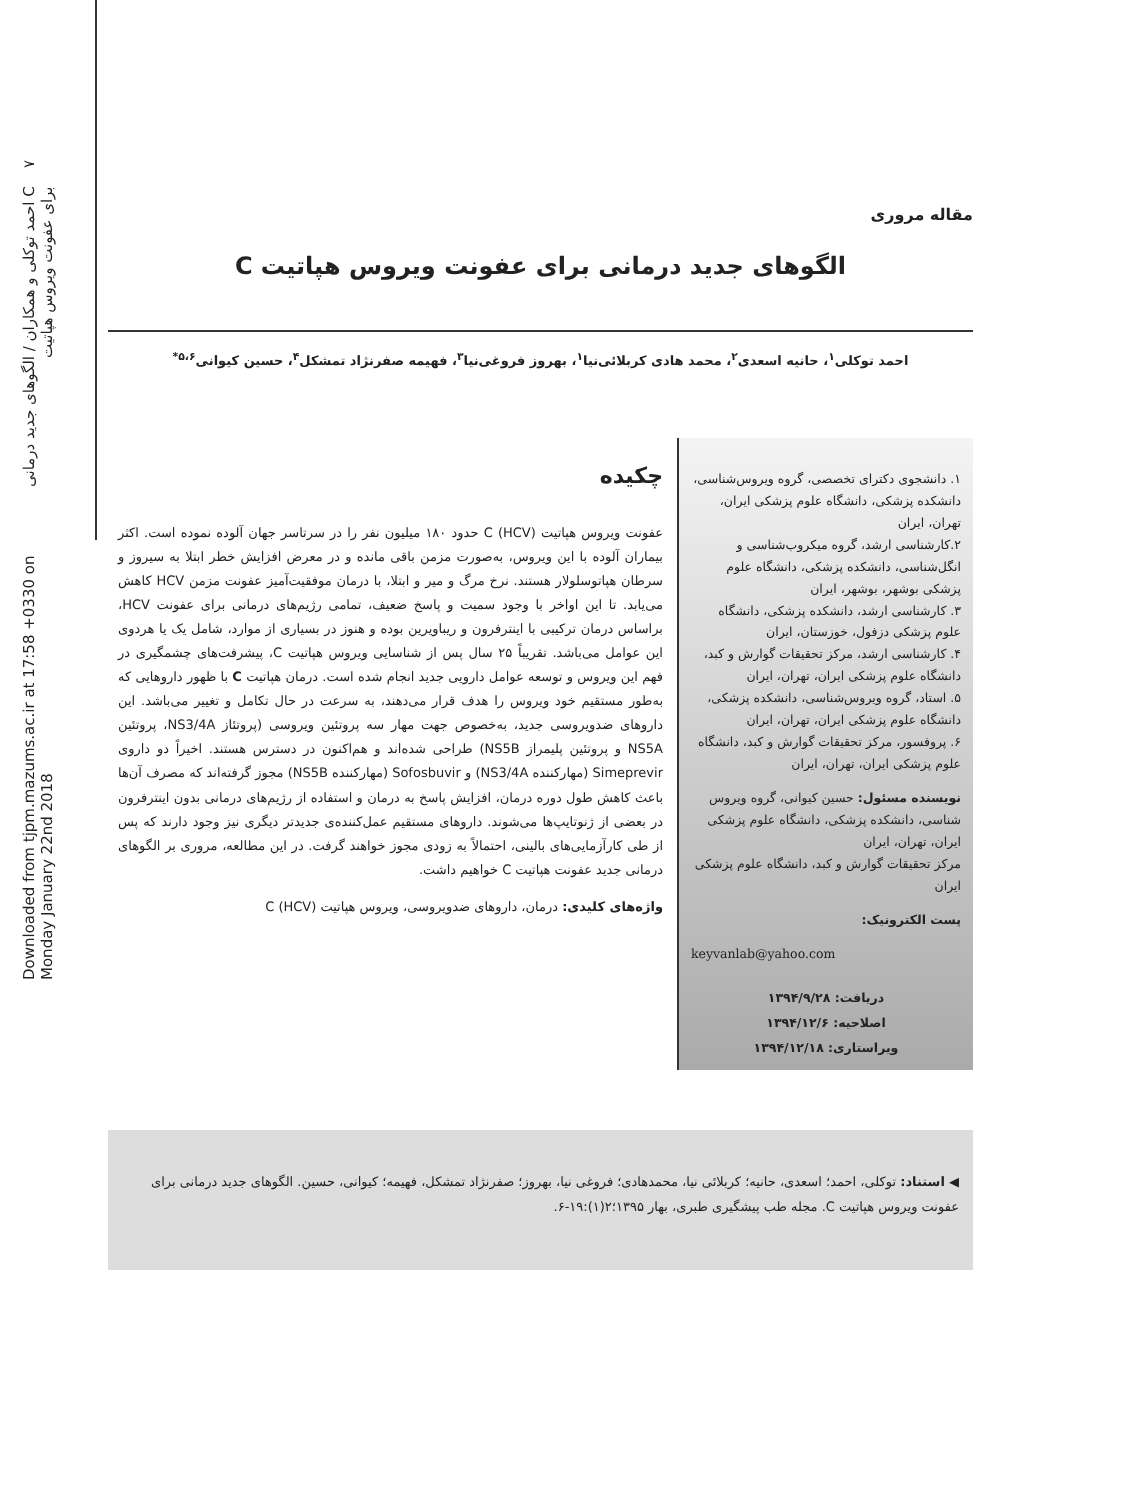Downloaded from tjpm.mazums.ac.ir at 17:58 +0330 on Monday January 22nd 2018 C احمد توکلی و همکاران / الگوهای جدید درمانی برای عفونت ویروس هپاتیت ۷
مقاله مروری
الگوهای جدید درمانی برای عفونت ویروس هپاتیت C
احمد توکلی<sup>۱</sup>، حانیه اسعدی<sup>۲</sup>، محمد هادی کربلائی‌نیا<sup>۱</sup>، بهروز فروغی‌نیا<sup>۳</sup>، فهیمه صفرنژاد تمشکل<sup>۴</sup>، حسین کیوانی<sup>۵،۶*</sup>
۱. دانشجوی دکترای تخصصی، گروه ویروس‌شناسی، دانشکده پزشکی، دانشگاه علوم پزشکی ایران، تهران، ایران
۲.کارشناسی ارشد، گروه میکروب‌شناسی و انگل‌شناسی، دانشکده پزشکی، دانشگاه علوم پزشکی بوشهر، بوشهر، ایران
۳. کارشناسی ارشد، دانشکده پزشکی، دانشگاه علوم پزشکی دزفول، خوزستان، ایران
۴. کارشناسی ارشد، مرکز تحقیقات گوارش و کبد، دانشگاه علوم پزشکی ایران، تهران، ایران
۵. استاد، گروه ویروس‌شناسی، دانشکده پزشکی، دانشگاه علوم پزشکی ایران، تهران، ایران
۶. پروفسور، مرکز تحقیقات گوارش و کبد، دانشگاه علوم پزشکی ایران، تهران، ایران
نویسنده مسئول: حسین کیوانی، گروه ویروس شناسی، دانشکده پزشکی، دانشگاه علوم پزشکی ایران، تهران، ایران
مرکز تحقیقات گوارش و کبد، دانشگاه علوم پزشکی ایران
پست الکترونیک:
keyvanlab@yahoo.com
دریافت: ۱۳۹۴/۹/۲۸
اصلاحیه: ۱۳۹۴/۱۲/۶
ویراستاری: ۱۳۹۴/۱۲/۱۸
چکیده
عفونت ویروس هپاتیت C (HCV) حدود ۱۸۰ میلیون نفر را در سرتاسر جهان آلوده نموده است. اکثر بیماران آلوده با این ویروس، به‌صورت مزمن باقی مانده و در معرض افزایش خطر ابتلا به سیروز و سرطان هپاتوسلولار هستند. نرخ مرگ و میر و ابتلا، با درمان موفقیت‌آمیز عفونت مزمن HCV کاهش می‌یابد. تا این اواخر با وجود سمیت و پاسخ ضعیف، تمامی رژیم‌های درمانی برای عفونت HCV، براساس درمان ترکیبی با اینترفرون و ریباویرین بوده و هنوز در بسیاری از موارد، شامل یک یا هردوی این عوامل می‌باشد. تقریباً ۲۵ سال پس از شناسایی ویروس هپاتیت C، پیشرفت‌های چشمگیری در فهم این ویروس و توسعه عوامل دارویی جدید انجام شده است. درمان هپاتیت C با ظهور داروهایی که به‌طور مستقیم خود ویروس را هدف قرار می‌دهند، به سرعت در حال تکامل و تغییر می‌باشد. این داروهای ضدویروسی جدید، به‌خصوص جهت مهار سه پروتئین ویروسی (پروتئاز NS3/4A، پروتئین NS5A و پروتئین پلیمراز NS5B) طراحی شده‌اند و هم‌اکنون در دسترس هستند. اخیراً دو داروی Simeprevir (مهارکننده NS3/4A) و Sofosbuvir (مهارکننده NS5B) مجوز گرفته‌اند که مصرف آن‌ها باعث کاهش طول دوره درمان، افزایش پاسخ به درمان و استفاده از رژیم‌های درمانی بدون اینترفرون در بعضی از ژنوتایپ‌ها می‌شوند. داروهای مستقیم عمل‌کننده‌ی جدیدتر دیگری نیز وجود دارند که پس از طی کارآزمایی‌های بالینی، احتمالاً به زودی مجوز خواهند گرفت. در این مطالعه، مروری بر الگوهای درمانی جدید عفونت هپاتیت C خواهیم داشت.
واژه‌های کلیدی: درمان، داروهای ضدویروسی، ویروس هپاتیت C (HCV)
◀ استناد: توکلی، احمد؛ اسعدی، حانیه؛ کربلائی نیا، محمدهادی؛ فروغی نیا، بهروز؛ صفرنژاد تمشکل، فهیمه؛ کیوانی، حسین. الگوهای جدید درمانی برای عفونت ویروس هپاتیت C. مجله طب پیشگیری طبری، بهار ۱۳۹۵؛۲(۱):۱۹-۶.